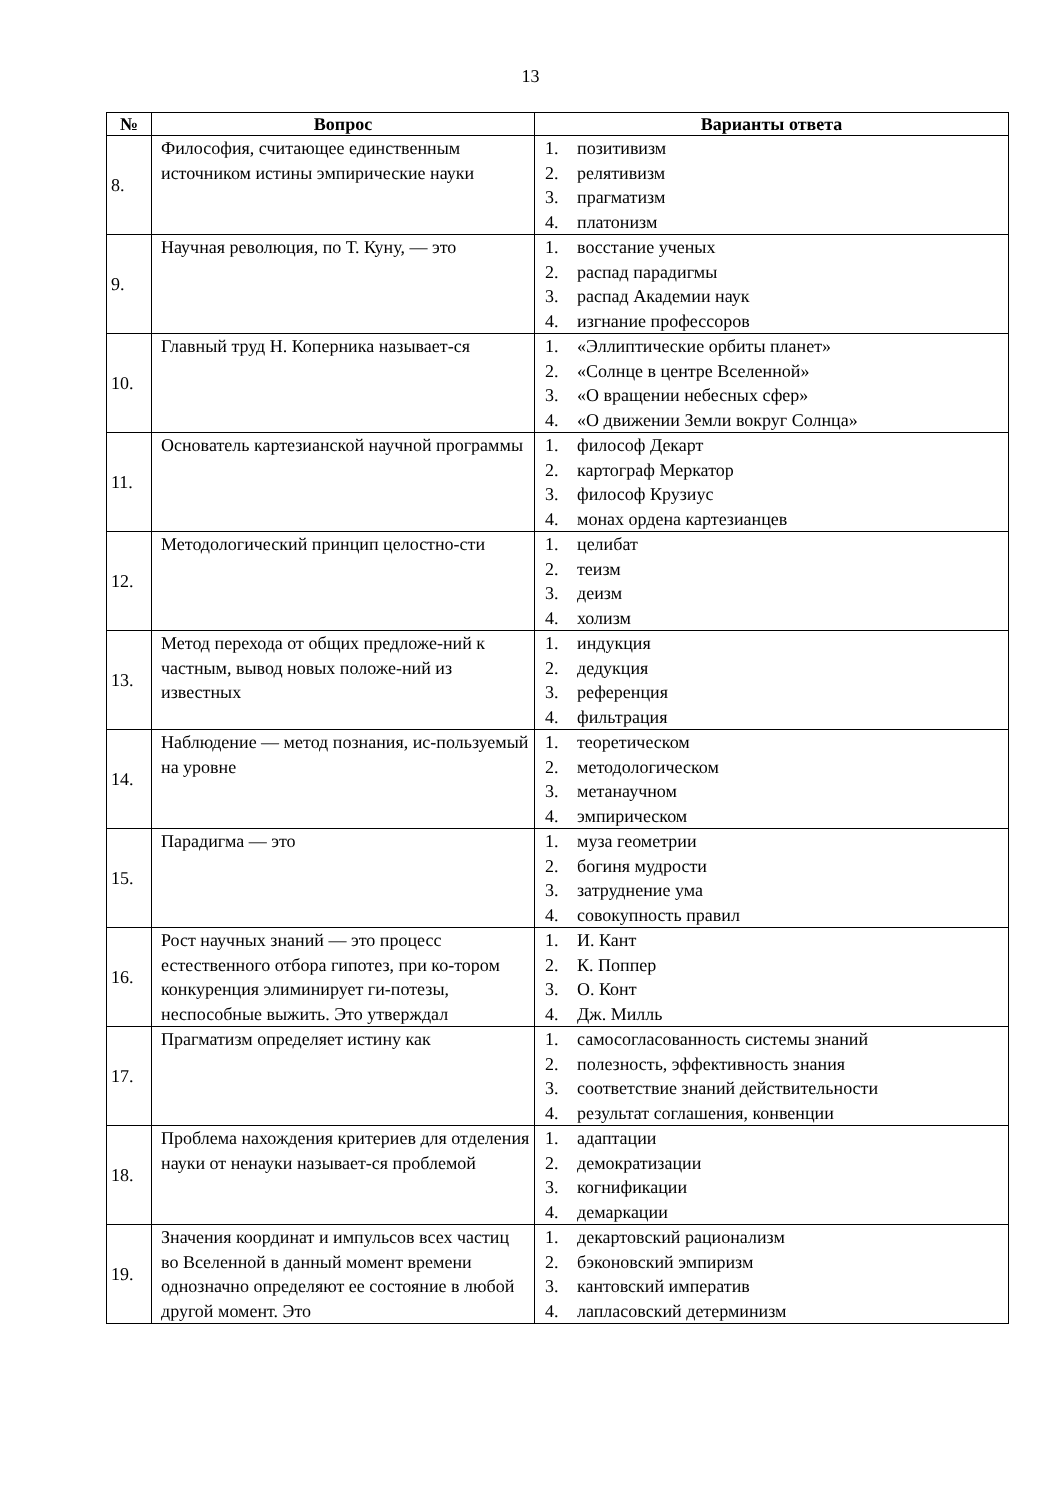13
| № | Вопрос | Варианты ответа |
| --- | --- | --- |
| 8. | Философия, считающее единственным источником истины эмпирические науки | 1. позитивизм 2. релятивизм 3. прагматизм 4. платонизм |
| 9. | Научная революция, по Т. Куну, — это | 1. восстание ученых 2. распад парадигмы 3. распад Академии наук 4. изгнание профессоров |
| 10. | Главный труд Н. Коперника называет-ся | 1. «Эллиптические орбиты планет» 2. «Солнце в центре Вселенной» 3. «О вращении небесных сфер» 4. «О движении Земли вокруг Солнца» |
| 11. | Основатель картезианской научной программы | 1. философ Декарт 2. картограф Меркатор 3. философ Крузиус 4. монах ордена картезианцев |
| 12. | Методологический принцип целостно-сти | 1. целибат 2. теизм 3. деизм 4. холизм |
| 13. | Метод перехода от общих предложе-ний к частным, вывод новых положе-ний из известных | 1. индукция 2. дедукция 3. референция 4. фильтрация |
| 14. | Наблюдение — метод познания, ис-пользуемый на уровне | 1. теоретическом 2. методологическом 3. метанаучном 4. эмпирическом |
| 15. | Парадигма — это | 1. муза геометрии 2. богиня мудрости 3. затруднение ума 4. совокупность правил |
| 16. | Рост научных знаний — это процесс естественного отбора гипотез, при ко-тором конкуренция элиминирует ги-потезы, неспособные выжить. Это утверждал | 1. И. Кант 2. К. Поппер 3. О. Конт 4. Дж. Милль |
| 17. | Прагматизм определяет истину как | 1. самосогласованность системы знаний 2. полезность, эффективность знания 3. соответствие знаний действительности 4. результат соглашения, конвенции |
| 18. | Проблема нахождения критериев для отделения науки от ненауки называет-ся проблемой | 1. адаптации 2. демократизации 3. когнификации 4. демаркации |
| 19. | Значения координат и импульсов всех частиц во Вселенной в данный момент времени однозначно определяют ее состояние в любой другой момент. Это | 1. декартовский рационализм 2. бэконовский эмпиризм 3. кантовский императив 4. лапласовский детерминизм |